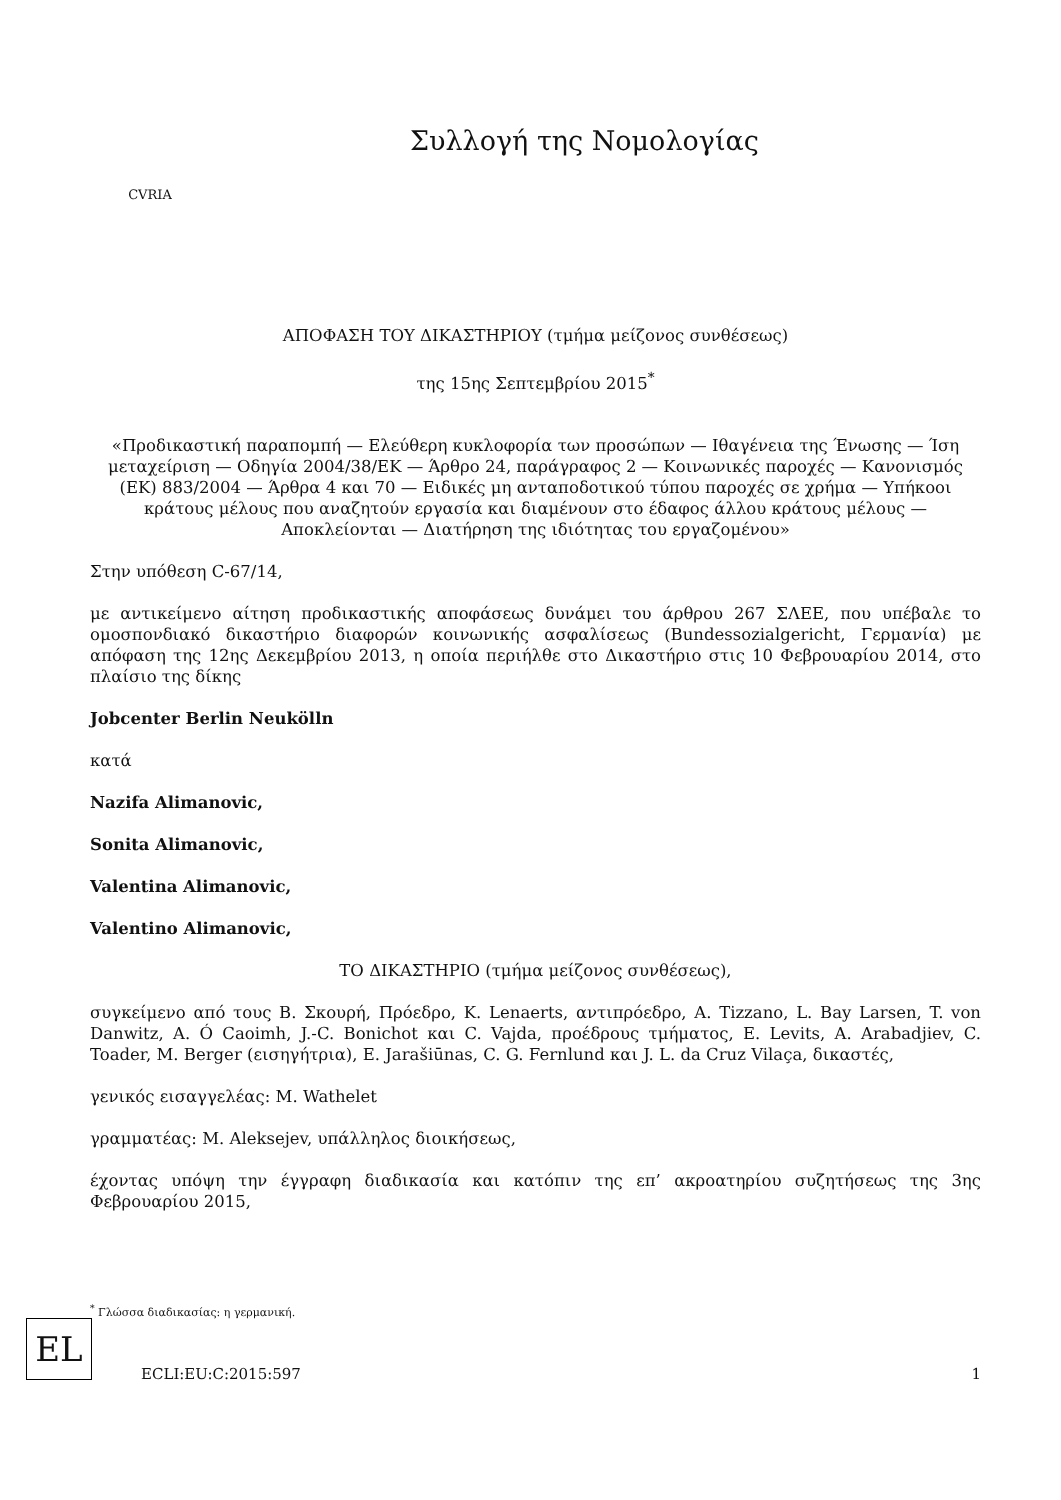CVRIA
Συλλογή της Νομολογίας
ΑΠΟΦΑΣΗ ΤΟΥ ΔΙΚΑΣΤΗΡΙΟΥ (τμήμα μείζονος συνθέσεως)
της 15ης Σεπτεμβρίου 2015<sup>*</sup>
«Προδικαστική παραπομπή — Ελεύθερη κυκλοφορία των προσώπων — Ιθαγένεια της Ένωσης — Ίση μεταχείριση — Οδηγία 2004/38/ΕΚ — Άρθρο 24, παράγραφος 2 — Κοινωνικές παροχές — Κανονισμός (ΕΚ) 883/2004 — Άρθρα 4 και 70 — Ειδικές μη ανταποδοτικού τύπου παροχές σε χρήμα — Υπήκοοι κράτους μέλους που αναζητούν εργασία και διαμένουν στο έδαφος άλλου κράτους μέλους — Αποκλείονται — Διατήρηση της ιδιότητας του εργαζομένου»
Στην υπόθεση C-67/14,
με αντικείμενο αίτηση προδικαστικής αποφάσεως δυνάμει του άρθρου 267 ΣΛΕΕ, που υπέβαλε το ομοσπονδιακό δικαστήριο διαφορών κοινωνικής ασφαλίσεως (Bundessozialgericht, Γερμανία) με απόφαση της 12ης Δεκεμβρίου 2013, η οποία περιήλθε στο Δικαστήριο στις 10 Φεβρουαρίου 2014, στο πλαίσιο της δίκης
Jobcenter Berlin Neukölln
κατά
Nazifa Alimanovic,
Sonita Alimanovic,
Valentina Alimanovic,
Valentino Alimanovic,
ΤΟ ΔΙΚΑΣΤΗΡΙΟ (τμήμα μείζονος συνθέσεως),
συγκείμενο από τους Β. Σκουρή, Πρόεδρο, K. Lenaerts, αντιπρόεδρο, A. Tizzano, L. Bay Larsen, T. von Danwitz, A. Ó Caoimh, J.-C. Bonichot και C. Vajda, προέδρους τμήματος, E. Levits, A. Arabadjiev, C. Toader, M. Berger (εισηγήτρια), E. Jarašiūnas, C. G. Fernlund και J. L. da Cruz Vilaça, δικαστές,
γενικός εισαγγελέας: M. Wathelet
γραμματέας: M. Aleksejev, υπάλληλος διοικήσεως,
έχοντας υπόψη την έγγραφη διαδικασία και κατόπιν της επ’ ακροατηρίου συζητήσεως της 3ης Φεβρουαρίου 2015,
<sup>*</sup> Γλώσσα διαδικασίας: η γερμανική.
EL
ECLI:EU:C:2015:597 1